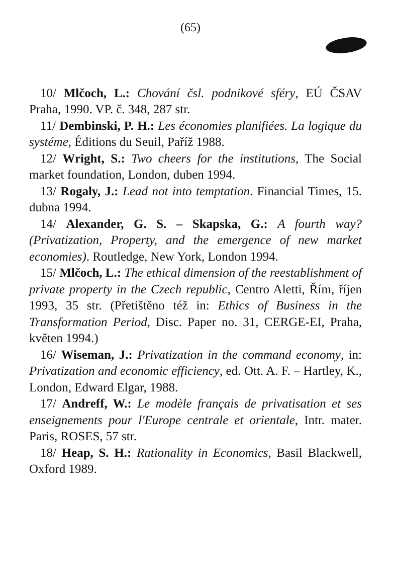(65)
10/ Mlčoch, L.: Chování čsl. podnikové sféry, EÚ ČSAV Praha, 1990. VP. č. 348, 287 str.
11/ Dembinski, P. H.: Les économies planifiées. La logique du systéme, Éditions du Seuil, Paříž 1988.
12/ Wright, S.: Two cheers for the institutions, The Social market foundation, London, duben 1994.
13/ Rogaly, J.: Lead not into temptation. Financial Times, 15. dubna 1994.
14/ Alexander, G. S. – Skapska, G.: A fourth way? (Privatization, Property, and the emergence of new market economies). Routledge, New York, London 1994.
15/ Mlčoch, L.: The ethical dimension of the reestablishment of private property in the Czech republic, Centro Aletti, Řím, říjen 1993, 35 str. (Přetištěno též in: Ethics of Business in the Transformation Period, Disc. Paper no. 31, CERGE-EI, Praha, květen 1994.)
16/ Wiseman, J.: Privatization in the command economy, in: Privatization and economic efficiency, ed. Ott. A. F. – Hartley, K., London, Edward Elgar, 1988.
17/ Andreff, W.: Le modèle français de privatisation et ses enseignements pour l'Europe centrale et orientale, Intr. mater. Paris, ROSES, 57 str.
18/ Heap, S. H.: Rationality in Economics, Basil Blackwell, Oxford 1989.